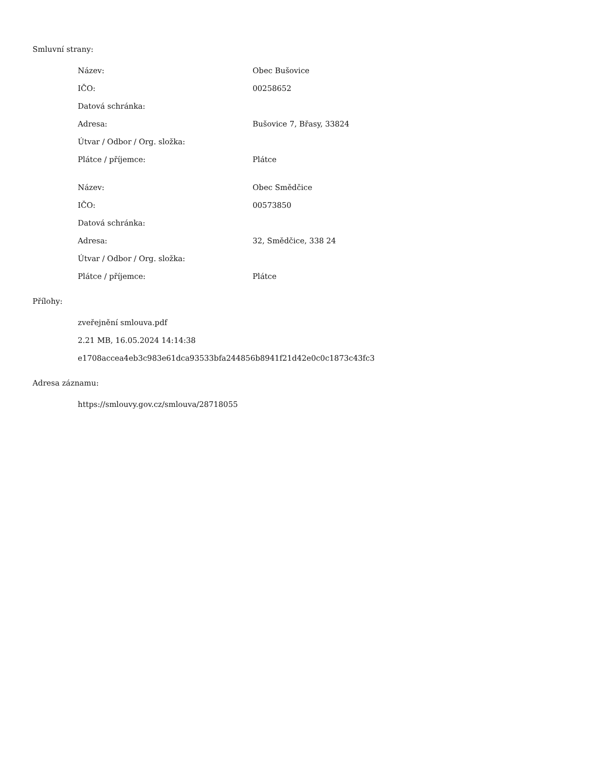Smluvní strany:
| Název: | Obec Bušovice |
| IČO: | 00258652 |
| Datová schránka: | |
| Adresa: | Bušovice 7, Břasy, 33824 |
| Útvar / Odbor / Org. složka: | |
| Plátce / příjemce: | Plátce |
| Název: | Obec Smědčice |
| IČO: | 00573850 |
| Datová schránka: | |
| Adresa: | 32, Smědčice, 338 24 |
| Útvar / Odbor / Org. složka: | |
| Plátce / příjemce: | Plátce |
Přílohy:
zveřejnění smlouva.pdf
2.21 MB, 16.05.2024 14:14:38
e1708accea4eb3c983e61dca93533bfa244856b8941f21d42e0c0c1873c43fc3
Adresa záznamu:
https://smlouvy.gov.cz/smlouva/28718055